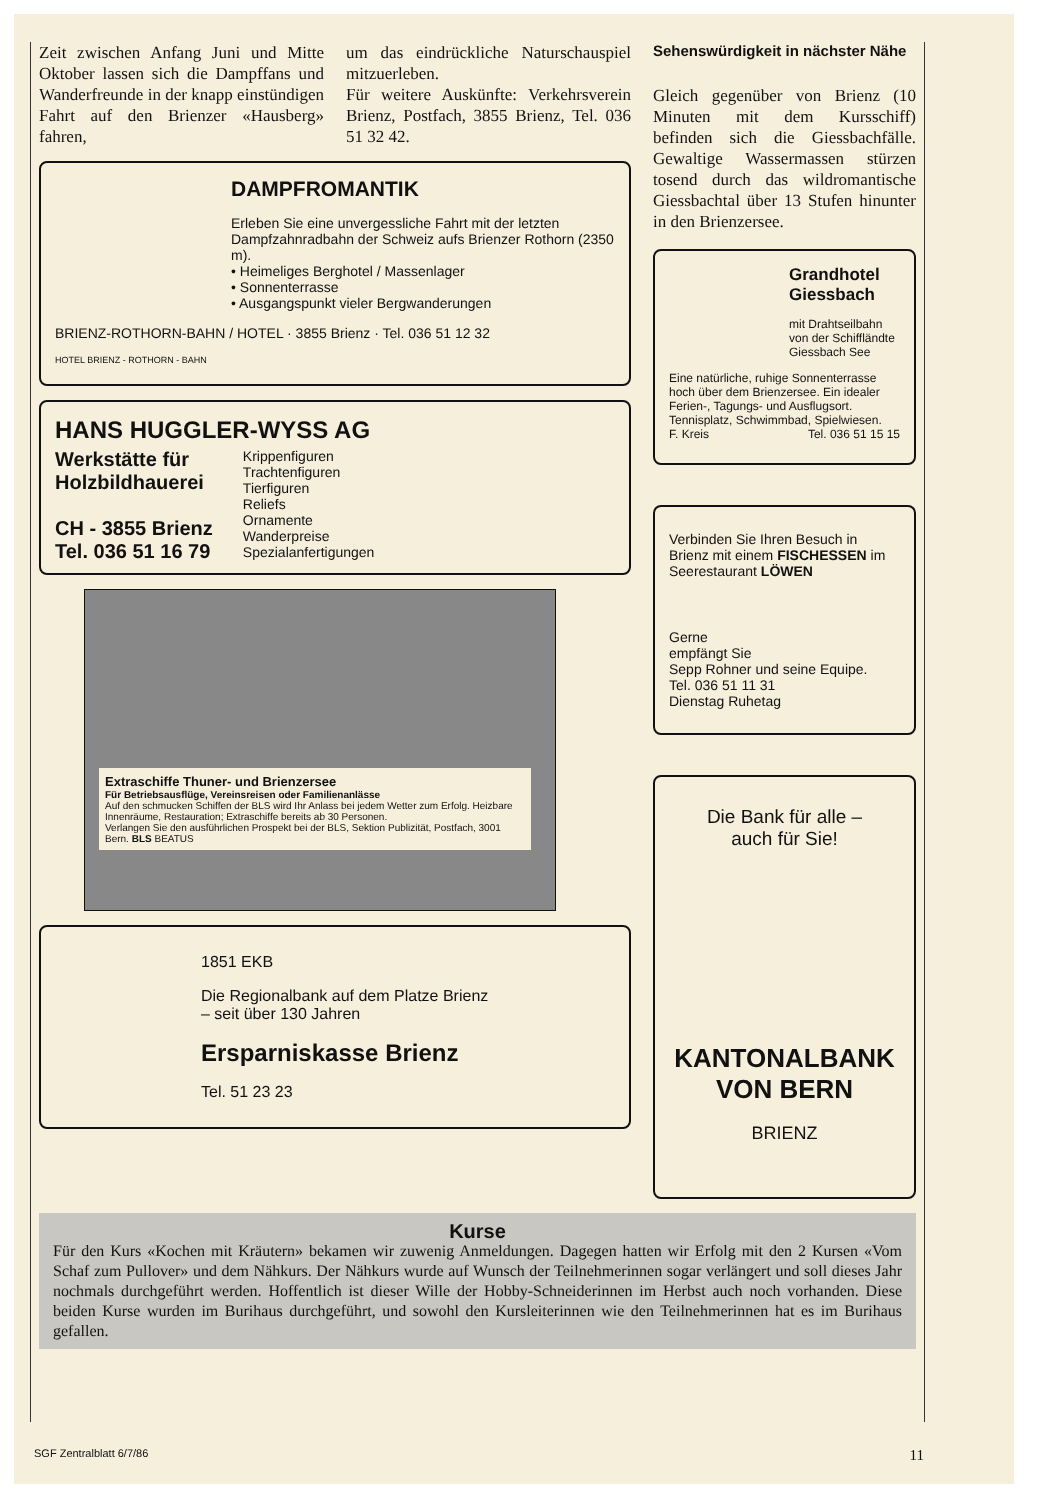Zeit zwischen Anfang Juni und Mitte Oktober lassen sich die Dampffans und Wanderfreunde in der knapp einstündigen Fahrt auf den Brienzer «Hausberg» fahren,
um das eindrückliche Naturschauspiel mitzuerleben.
Für weitere Auskünfte: Verkehrsverein Brienz, Postfach, 3855 Brienz, Tel. 036 51 32 42.
DAMPFROMANTIK
Erleben Sie eine unvergessliche Fahrt mit der letzten Dampfzahnradbahn der Schweiz aufs Brienzer Rothorn (2350 m).
• Heimeliges Berghotel / Massenlager
• Sonnenterrasse
• Ausgangspunkt vieler Bergwanderungen
BRIENZ-ROTHORN-BAHN / HOTEL · 3855 Brienz · Tel. 036 51 12 32
HOTEL BRIENZ - ROTHORN - BAHN
HANS HUGGLER-WYSS AG
Werkstätte für
Holzbildhauerei
CH - 3855 Brienz
Tel. 036 51 16 79
Krippenfiguren
Trachtenfiguren
Tierfiguren
Reliefs
Ornamente
Wanderpreise
Spezialanfertigungen
Extraschiffe Thuner- und Brienzersee
Für Betriebsausflüge, Vereinsreisen oder Familienanlässe
Auf den schmucken Schiffen der BLS wird Ihr Anlass bei jedem Wetter zum Erfolg. Heizbare Innenräume, Restauration; Extraschiffe bereits ab 30 Personen.
Verlangen Sie den ausführlichen Prospekt bei der BLS, Sektion Publizität, Postfach, 3001 Bern. BLS BEATUS
1851 EKB
Die Regionalbank auf dem Platze Brienz
– seit über 130 Jahren
Ersparniskasse Brienz
Tel. 51 23 23
Sehenswürdigkeit in nächster Nähe
Gleich gegenüber von Brienz (10 Minuten mit dem Kursschiff) befinden sich die Giessbachfälle. Gewaltige Wassermassen stürzen tosend durch das wildromantische Giessbachtal über 13 Stufen hinunter in den Brienzersee.
Grandhotel Giessbach
mit Drahtseilbahn von der Schiffländte Giessbach See
Eine natürliche, ruhige Sonnenterrasse hoch über dem Brienzersee. Ein idealer Ferien-, Tagungs- und Ausflugsort. Tennisplatz, Schwimmbad, Spielwiesen.
F. Kreis Tel. 036 51 15 15
Verbinden Sie Ihren Besuch in Brienz mit einem FISCHESSEN im Seerestaurant LÖWEN
Gerne
empfängt Sie
Sepp Rohner und seine Equipe.
Tel. 036 51 11 31
Dienstag Ruhetag
Die Bank für alle –
auch für Sie!
KANTONALBANK VON BERN
BRIENZ
Kurse
Für den Kurs «Kochen mit Kräutern» bekamen wir zuwenig Anmeldungen. Dagegen hatten wir Erfolg mit den 2 Kursen «Vom Schaf zum Pullover» und dem Nähkurs. Der Nähkurs wurde auf Wunsch der Teilnehmerinnen sogar verlängert und soll dieses Jahr nochmals durchgeführt werden. Hoffentlich ist dieser Wille der Hobby-Schneiderinnen im Herbst auch noch vorhanden. Diese beiden Kurse wurden im Burihaus durchgeführt, und sowohl den Kursleiterinnen wie den Teilnehmerinnen hat es im Burihaus gefallen.
SGF Zentralblatt 6/7/86 11